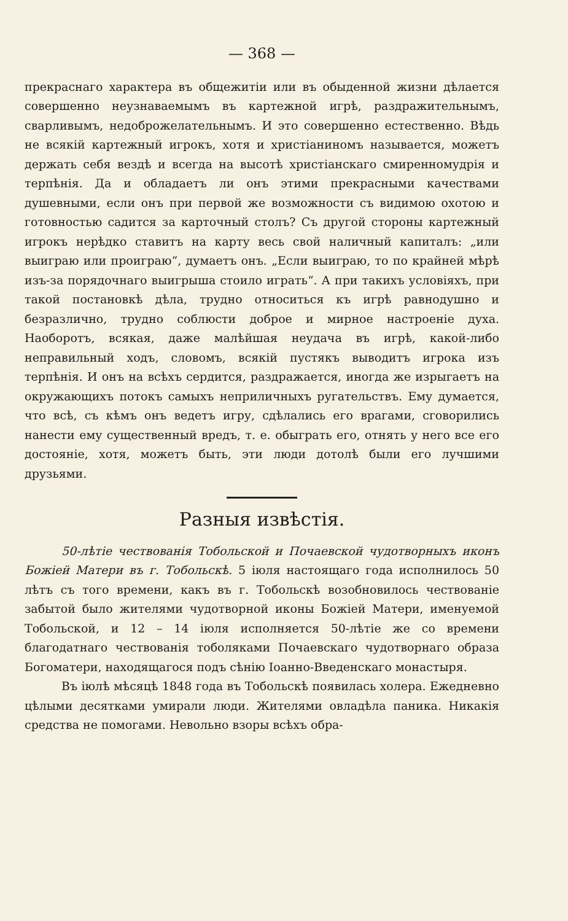— 368 —
прекраснаго характера въ общежитіи или въ обыденной жизни дѣлается совершенно неузнаваемымъ въ картежной игрѣ, раздражительнымъ, сварливымъ, недоброжелательнымъ. И это совершенно естественно. Вѣдь не всякій картежный игрокъ, хотя и христіаниномъ называется, можетъ держать себя вездѣ и всегда на высотѣ христіанскаго смиренномудрія и терпѣнія. Да и обладаетъ ли онъ этими прекрасными качествами душевными, если онъ при первой же возможности съ видимою охотою и готовностью садится за карточный столъ? Съ другой стороны картежный игрокъ нерѣдко ставитъ на карту весь свой наличный капиталъ: „или выиграю или проиграю“, думаетъ онъ. „Если выиграю, то по крайней мѣрѣ изъ-за порядочнаго выигрыша стоило играть“. А при такихъ условіяхъ, при такой постановкѣ дѣла, трудно относиться къ игрѣ равнодушно и безразлично, трудно соблюсти доброе и мирное настроеніе духа. Наоборотъ, всякая, даже малѣйшая неудача въ игрѣ, какой-либо неправильный ходъ, словомъ, всякій пустякъ выводитъ игрока изъ терпѣнія. И онъ на всѣхъ сердится, раздражается, иногда же изрыгаетъ на окружающихъ потокъ самыхъ неприличныхъ ругательствъ. Ему думается, что всѣ, съ кѣмъ онъ ведетъ игру, сдѣлались его врагами, сговорились нанести ему существенный вредъ, т. е. обыграть его, отнять у него все его достояніе, хотя, можетъ быть, эти люди дотолѣ были его лучшими друзьями.
Разныя извѣстія.
50-лѣтіе чествованія Тобольской и Почаевской чудотворныхъ иконъ Божіей Матери въ г. Тобольскѣ. 5 іюля настоящаго года исполнилось 50 лѣтъ съ того времени, какъ въ г. Тобольскѣ возобновилось чествованіе забытой было жителями чудотворной иконы Божіей Матери, именуемой Тобольской, и 12 – 14 іюля исполняется 50-лѣтіе же со времени благодатнаго чествованія тоболяками Почаевскаго чудотворнаго образа Богоматери, находящагося подъ сѣнію Іоанно-Введенскаго монастыря.
Въ іюлѣ мѣсяцѣ 1848 года въ Тобольскѣ появилась холера. Ежедневно цѣлыми десятками умирали люди. Жителями овладѣла паника. Никакія средства не помогами. Невольно взоры всѣхъ обра-